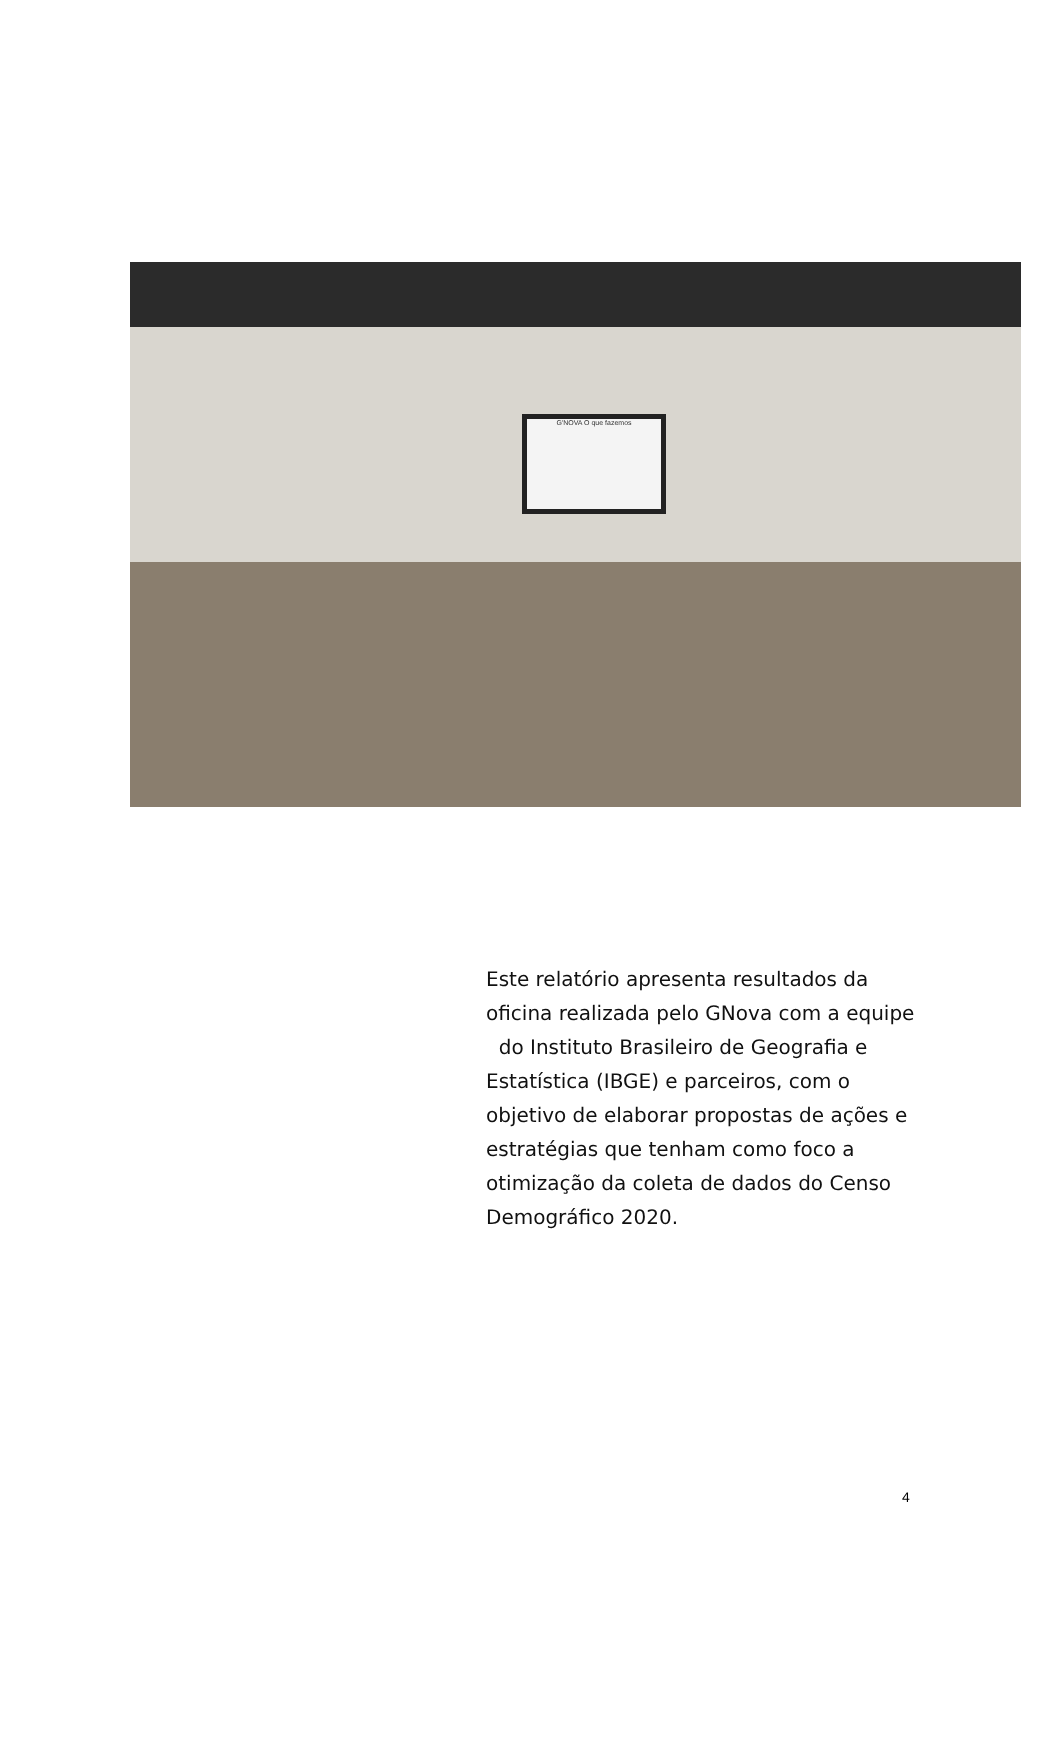G'NOVA O que fazemos
Este relatório apresenta resultados da oficina realizada pelo GNova com a equipe do Instituto Brasileiro de Geografia e Estatística (IBGE) e parceiros, com o objetivo de elaborar propostas de ações e estratégias que tenham como foco a otimização da coleta de dados do Censo Demográfico 2020.
4